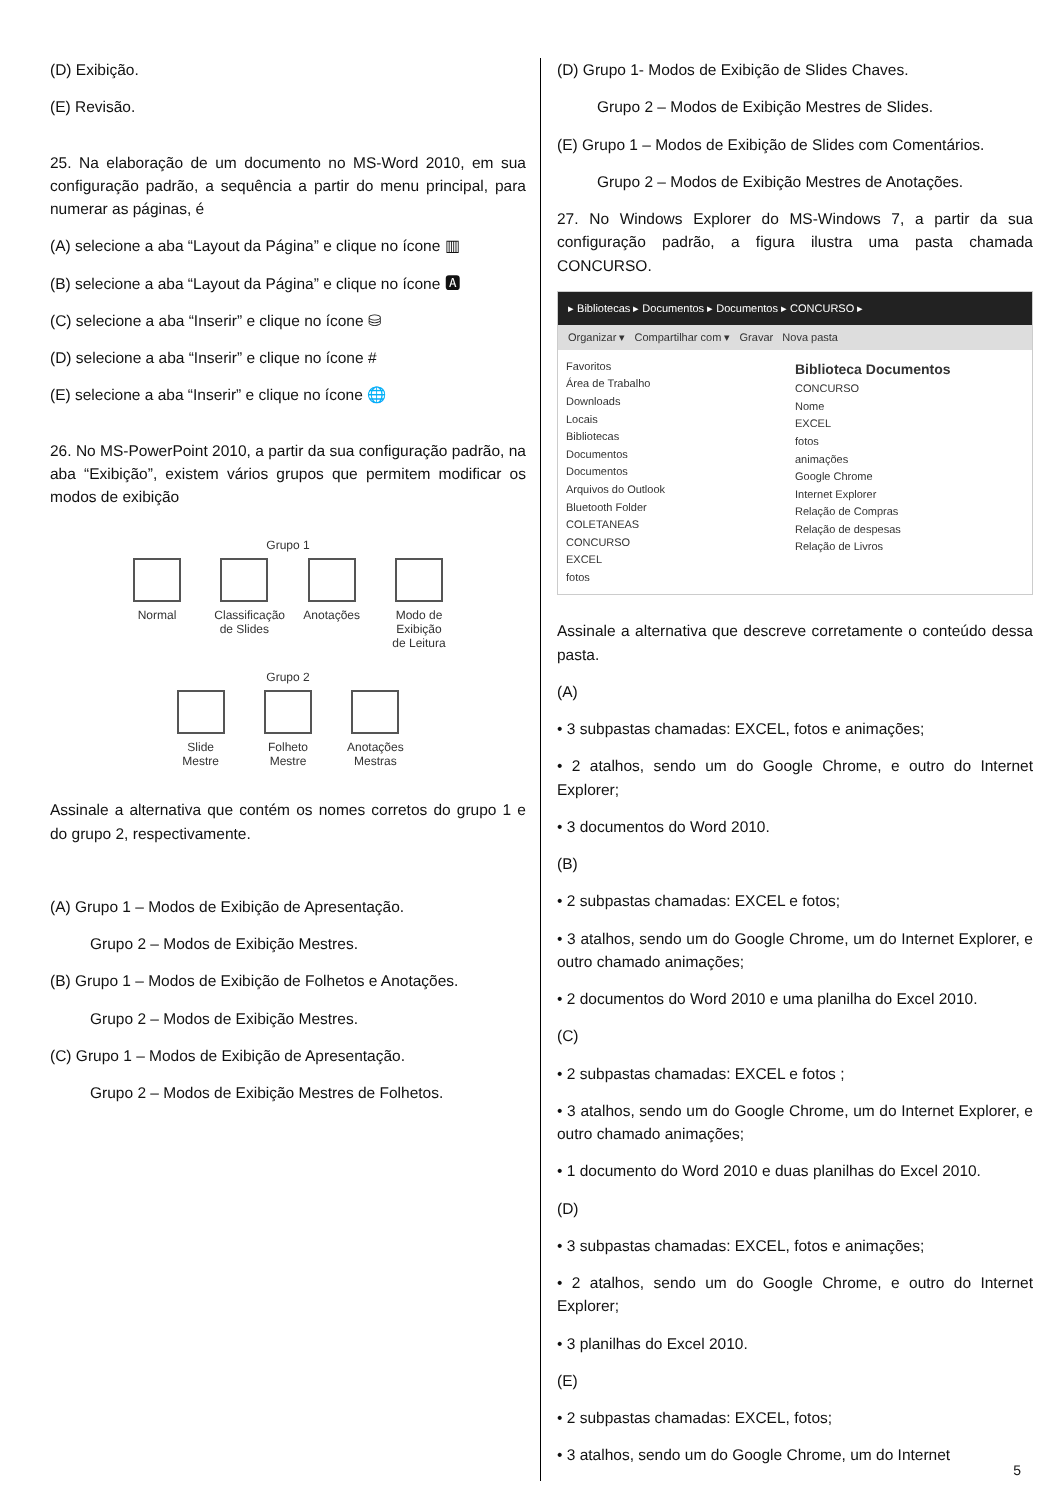(D) Exibição.
(E) Revisão.
25. Na elaboração de um documento no MS-Word 2010, em sua configuração padrão, a sequência a partir do menu principal, para numerar as páginas, é
(A) selecione a aba “Layout da Página” e clique no ícone ▥
(B) selecione a aba “Layout da Página” e clique no ícone 🅰
(C) selecione a aba “Inserir” e clique no ícone ⛁
(D) selecione a aba “Inserir” e clique no ícone #
(E) selecione a aba “Inserir” e clique no ícone 🌐
26. No MS-PowerPoint 2010, a partir da sua configuração padrão, na aba “Exibição”, existem vários grupos que permitem modificar os modos de exibição
Grupo 1
Normal
Classificação de Slides
Anotações
Modo de Exibição de Leitura
Grupo 2
Slide Mestre
Folheto Mestre
Anotações Mestras
Assinale a alternativa que contém os nomes corretos do grupo 1 e do grupo 2, respectivamente.
(A) Grupo 1 – Modos de Exibição de Apresentação.
Grupo 2 – Modos de Exibição Mestres.
(B) Grupo 1 – Modos de Exibição de Folhetos e Anotações.
Grupo 2 – Modos de Exibição Mestres.
(C) Grupo 1 – Modos de Exibição de Apresentação.
Grupo 2 – Modos de Exibição Mestres de Folhetos.
(D) Grupo 1- Modos de Exibição de Slides Chaves.
Grupo 2 – Modos de Exibição Mestres de Slides.
(E) Grupo 1 – Modos de Exibição de Slides com Comentários.
Grupo 2 – Modos de Exibição Mestres de Anotações.
27. No Windows Explorer do MS-Windows 7, a partir da sua configuração padrão, a figura ilustra uma pasta chamada CONCURSO.
▸ Bibliotecas ▸ Documentos ▸ Documentos ▸ CONCURSO ▸
Organizar ▾ Compartilhar com ▾ Gravar Nova pasta
Favoritos
Área de Trabalho
Downloads
Locais
Bibliotecas
Documentos
Documentos
Arquivos do Outlook
Bluetooth Folder
COLETANEAS
CONCURSO
EXCEL
fotos
Biblioteca Documentos
CONCURSO
Nome
EXCEL
fotos
animações
Google Chrome
Internet Explorer
Relação de Compras
Relação de despesas
Relação de Livros
Assinale a alternativa que descreve corretamente o conteúdo dessa pasta.
(A)
• 3 subpastas chamadas: EXCEL, fotos e animações;
• 2 atalhos, sendo um do Google Chrome, e outro do Internet Explorer;
• 3 documentos do Word 2010.
(B)
• 2 subpastas chamadas: EXCEL e fotos;
• 3 atalhos, sendo um do Google Chrome, um do Internet Explorer, e outro chamado animações;
• 2 documentos do Word 2010 e uma planilha do Excel 2010.
(C)
• 2 subpastas chamadas: EXCEL e fotos ;
• 3 atalhos, sendo um do Google Chrome, um do Internet Explorer, e outro chamado animações;
• 1 documento do Word 2010 e duas planilhas do Excel 2010.
(D)
• 3 subpastas chamadas: EXCEL, fotos e animações;
• 2 atalhos, sendo um do Google Chrome, e outro do Internet Explorer;
• 3 planilhas do Excel 2010.
(E)
• 2 subpastas chamadas: EXCEL, fotos;
• 3 atalhos, sendo um do Google Chrome, um do Internet
5